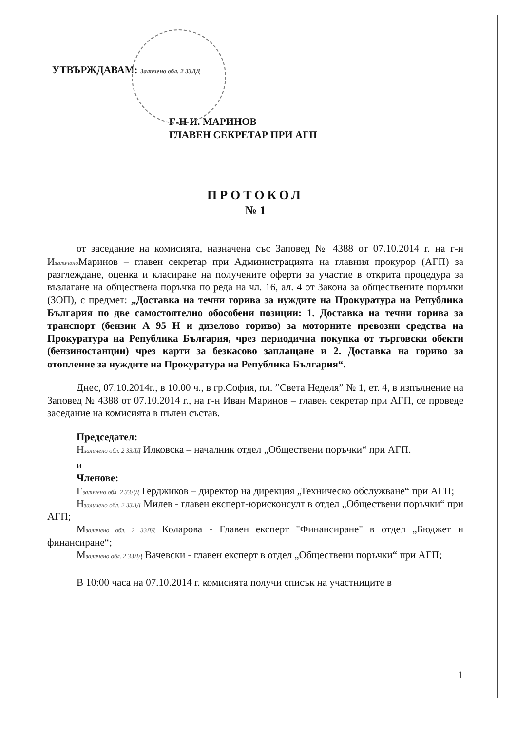УТВЪРЖДАВАМ: Заличено обл. 2 ЗЗЛД
Г-Н И. МАРИНОВ
ГЛАВЕН СЕКРЕТАР ПРИ АГП
ПРОТОКОЛ
№ 1
от заседание на комисията, назначена със Заповед № 4388 от 07.10.2014 г. на г-н Изаличено Маринов – главен секретар при Администрацията на главния прокурор (АГП) за разглеждане, оценка и класиране на получените оферти за участие в открита процедура за възлагане на обществена поръчка по реда на чл. 16, ал. 4 от Закона за обществените поръчки (ЗОП), с предмет: „Доставка на течни горива за нуждите на Прокуратура на Република България по две самостоятелно обособени позиции: 1. Доставка на течни горива за транспорт (бензин А 95 Н и дизелово гориво) за моторните превозни средства на Прокуратура на Република България, чрез периодична покупка от търговски обекти (бензиностанции) чрез карти за безкасово заплащане и 2. Доставка на гориво за отопление за нуждите на Прокуратура на Република България“.
Днес, 07.10.2014г., в 10.00 ч., в гр.София, пл. ”Света Неделя” № 1, ет. 4, в изпълнение на Заповед № 4388 от 07.10.2014 г., на г-н Иван Маринов – главен секретар при АГП, се проведе заседание на комисията в пълен състав.
Председател:
Нзаличено обл. 2 ЗЗЛД Илковска – началник отдел „Обществени поръчки“ при АГП.
и
Членове:
Гзаличено обл. 2 ЗЗЛД Герджиков – директор на дирекция „Техническо обслужване“ при АГП;
Нзаличено обл. 2 ЗЗЛД Милев - главен експерт-юрисконсулт в отдел „Обществени поръчки“ при АГП;
Мзаличено обл. 2 ЗЗЛД Коларова - Главен експерт "Финансиране" в отдел „Бюджет и финансиране“;
Мзаличено обл. 2 ЗЗЛД Вачевски - главен експерт в отдел „Обществени поръчки“ при АГП;
В 10:00 часа на 07.10.2014 г. комисията получи списък на участниците в
1